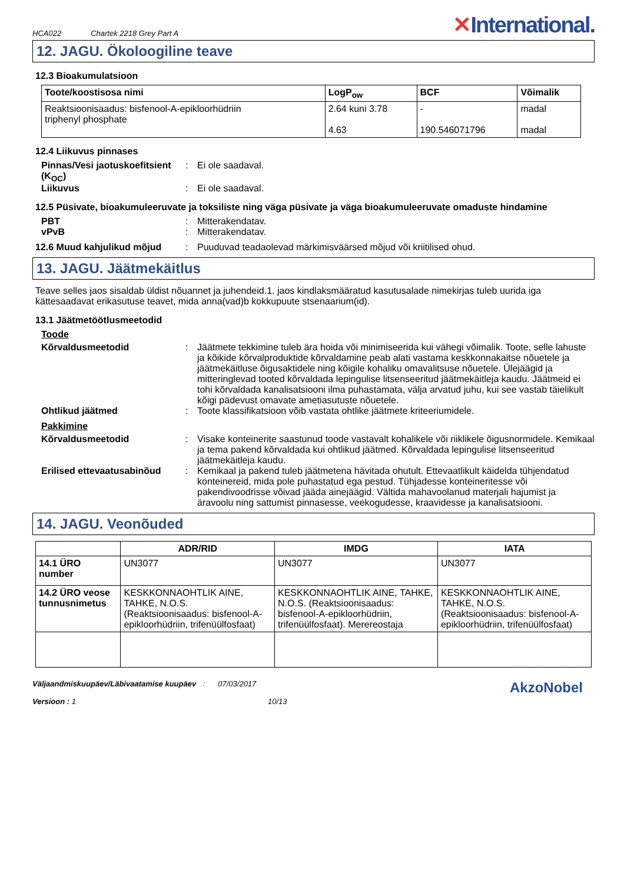HCA022 Chartek 2218 Grey Part A ✕International.
12. JAGU. Ökoloogiline teave
12.3 Bioakumulatsioon
| Toote/koostisosa nimi | LogP<sub>ow</sub> | BCF | Võimalik |
| --- | --- | --- | --- |
| Reaktsioonisaadus: bisfenool-A-epikloorhüdriin triphenyl phosphate | 2.64 kuni 3.78 4.63 | - 190.546071796 | madal madal |
12.4 Liikuvus pinnases
Pinnas/Vesi jaotuskoefitsient (K<sub>OC</sub>): Ei ole saadaval. Liikuvus: Ei ole saadaval.
12.5 Püsivate, bioakumuleeruvate ja toksiliste ning väga püsivate ja väga bioakumuleeruvate omaduste hindamine
PBT: Mitterakendatav. vPvB: Mitterakendatav.
12.6 Muud kahjulikud mõjud: Puuduvad teadaolevad märkimisväärsed mõjud või kriitilised ohud.
13. JAGU. Jäätmekäitlus
Teave selles jaos sisaldab üldist nõuannet ja juhendeid.1. jaos kindlaksmääratud kasutusalade nimekirjas tuleb uurida iga kättesaadavat erikasutuse teavet, mida anna(vad)b kokkupuute stsenaarium(id).
13.1 Jäätmetöötlusmeetodid
Toode
Kõrvaldusmeetodid: Jäätmete tekkimine tuleb ära hoida või minimiseerida kui vähegi võimalik. Toote, selle lahuste ja kõikide kõrvalproduktide kõrvaldamine peab alati vastama keskkonnakaitse nõuetele ja jäätmekäitluse õigusaktidele ning kõigile kohaliku omavalitsuse nõuetele. Ülejäägid ja mitteringlevad tooted kõrvaldada lepingulise litsenseeritud jäätmekäitleja kaudu. Jäätmeid ei tohi kõrvaldada kanalisatsiooni ilma puhastamata, välja arvatud juhu, kui see vastab täielikult kõigi pädevust omavate ametiasutuste nõuetele. Ohtlikud jäätmed: Toote klassifikatsioon võib vastata ohtlike jäätmete kriteeriumidele.
Pakkimine
Kõrvaldusmeetodid: Visake konteinerite saastunud toode vastavalt kohalikele või riiklikele õigusnormidele. Kemikaal ja tema pakend kõrvaldada kui ohtlikud jäätmed. Kõrvaldada lepingulise litsenseeritud jäätmekäitleja kaudu. Erilised ettevaatusabinõud: Kemikaal ja pakend tuleb jäätmetena hävitada ohutult. Ettevaatlikult käidelda tühjendatud konteinereid, mida pole puhastatud ega pestud. Tühjadesse konteineritesse või pakendivoodrisse võivad jääda ainejäägid. Vältida mahavoolanud materjali hajumist ja äravoolu ning sattumist pinnasesse, veekogudesse, kraavidesse ja kanalisatsiooni.
14. JAGU. Veonõuded
| | ADR/RID | IMDG | IATA |
| --- | --- | --- | --- |
| 14.1 ÜRO number | UN3077 | UN3077 | UN3077 |
| 14.2 ÜRO veose tunnusnimetus | KESKKONNAOHTLIK AINE, TAHKE, N.O.S. (Reaktsioonisaadus: bisfenool-A-epikloorhüdriin, trifenüülfosfaat) | KESKKONNAOHTLIK AINE, TAHKE, N.O.S. (Reaktsioonisaadus: bisfenool-A-epikloorhüdriin, trifenüülfosfaat). Merereostaja | KESKKONNAOHTLIK AINE, TAHKE, N.O.S. (Reaktsioonisaadus: bisfenool-A-epikloorhüdriin, trifenüülfosfaat) |
Väljaandmiskuupäev/Läbivaatamise kuupäev
Versioon : 1
: 07/03/2017
10/13
AkzoNobel